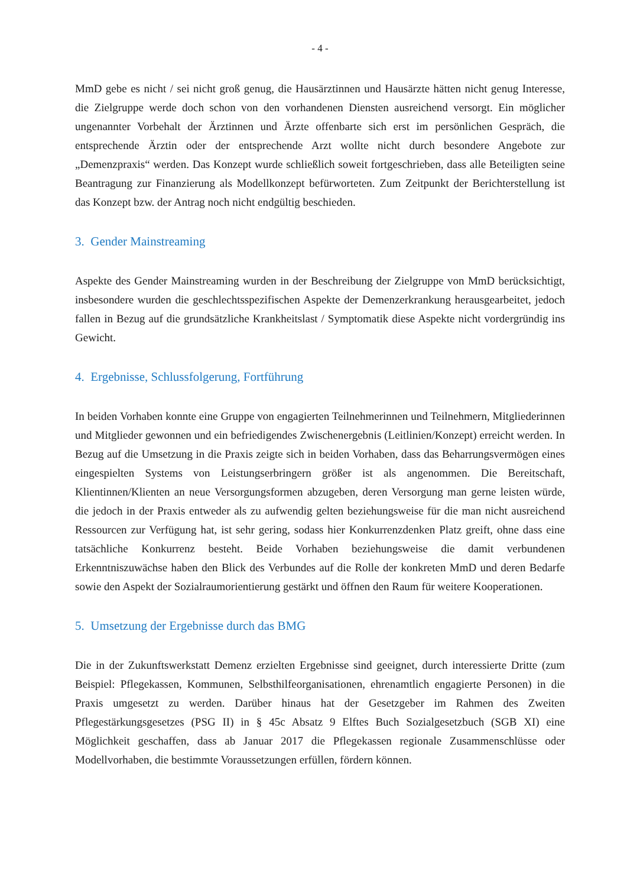- 4 -
MmD gebe es nicht / sei nicht groß genug, die Hausärztinnen und Hausärzte hätten nicht genug Interesse, die Zielgruppe werde doch schon von den vorhandenen Diensten ausreichend versorgt. Ein möglicher ungenannter Vorbehalt der Ärztinnen und Ärzte offenbarte sich erst im persönlichen Gespräch, die entsprechende Ärztin oder der entsprechende Arzt wollte nicht durch besondere Angebote zur „Demenzpraxis“ werden. Das Konzept wurde schließlich soweit fortgeschrieben, dass alle Beteiligten seine Beantragung zur Finanzierung als Modellkonzept befürworteten. Zum Zeitpunkt der Berichterstellung ist das Konzept bzw. der Antrag noch nicht endgültig beschieden.
3. Gender Mainstreaming
Aspekte des Gender Mainstreaming wurden in der Beschreibung der Zielgruppe von MmD berücksichtigt, insbesondere wurden die geschlechtsspezifischen Aspekte der Demenzerkrankung herausgearbeitet, jedoch fallen in Bezug auf die grundsätzliche Krankheitslast / Symptomatik diese Aspekte nicht vordergründig ins Gewicht.
4. Ergebnisse, Schlussfolgerung, Fortführung
In beiden Vorhaben konnte eine Gruppe von engagierten Teilnehmerinnen und Teilnehmern, Mitgliederinnen und Mitglieder gewonnen und ein befriedigendes Zwischenergebnis (Leitlinien/Konzept) erreicht werden. In Bezug auf die Umsetzung in die Praxis zeigte sich in beiden Vorhaben, dass das Beharrungsvermögen eines eingespielten Systems von Leistungserbringern größer ist als angenommen. Die Bereitschaft, Klientinnen/Klienten an neue Versorgungsformen abzugeben, deren Versorgung man gerne leisten würde, die jedoch in der Praxis entweder als zu aufwendig gelten beziehungsweise für die man nicht ausreichend Ressourcen zur Verfügung hat, ist sehr gering, sodass hier Konkurrenzdenken Platz greift, ohne dass eine tatsächliche Konkurrenz besteht. Beide Vorhaben beziehungsweise die damit verbundenen Erkenntniszuwächse haben den Blick des Verbundes auf die Rolle der konkreten MmD und deren Bedarfe sowie den Aspekt der Sozialraumorientierung gestärkt und öffnen den Raum für weitere Kooperationen.
5. Umsetzung der Ergebnisse durch das BMG
Die in der Zukunftswerkstatt Demenz erzielten Ergebnisse sind geeignet, durch interessierte Dritte (zum Beispiel: Pflegekassen, Kommunen, Selbsthilfeorganisationen, ehrenamtlich engagierte Personen) in die Praxis umgesetzt zu werden. Darüber hinaus hat der Gesetzgeber im Rahmen des Zweiten Pflegestärkungsgesetzes (PSG II) in § 45c Absatz 9 Elftes Buch Sozialgesetzbuch (SGB XI) eine Möglichkeit geschaffen, dass ab Januar 2017 die Pflegekassen regionale Zusammenschlüsse oder Modellvorhaben, die bestimmte Voraussetzungen erfüllen, fördern können.